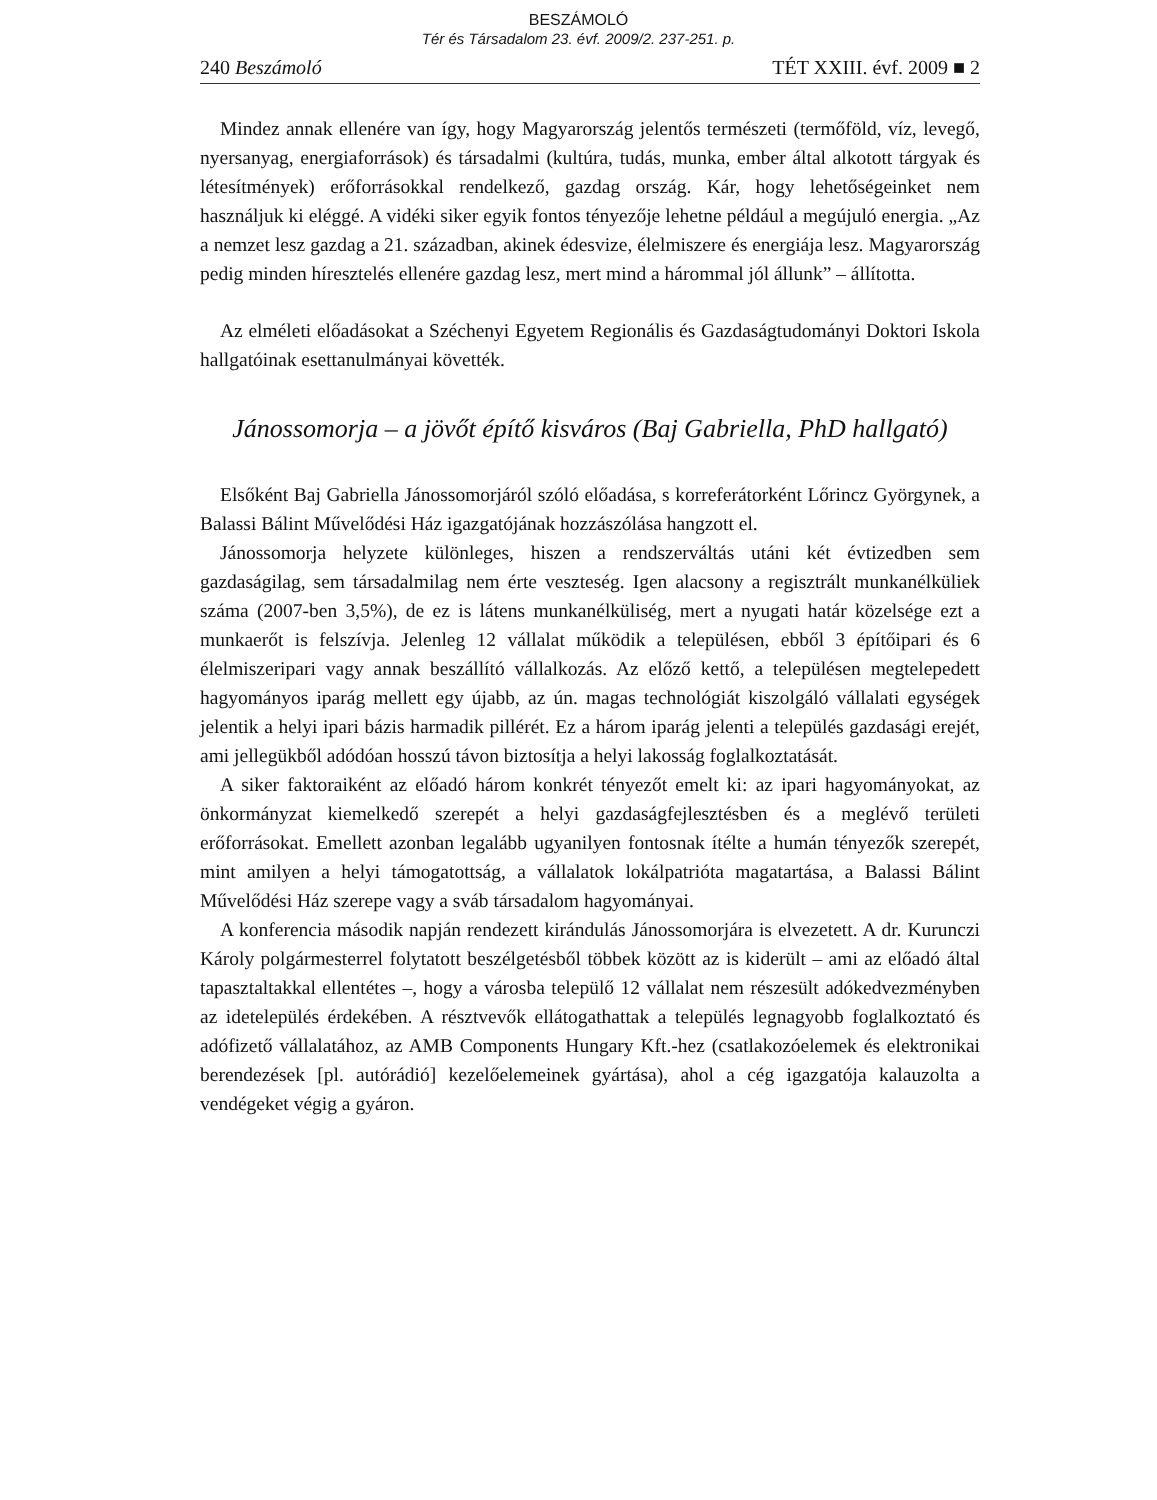BESZÁMOLÓ
Tér és Társadalom 23. évf. 2009/2. 237-251. p.
240 Beszámoló TÉT XXIII. évf. 2009 ■ 2
Mindez annak ellenére van így, hogy Magyarország jelentős természeti (termőföld, víz, levegő, nyersanyag, energiaforrások) és társadalmi (kultúra, tudás, munka, ember által alkotott tárgyak és létesítmények) erőforrásokkal rendelkező, gazdag ország. Kár, hogy lehetőségeinket nem használjuk ki eléggé. A vidéki siker egyik fontos tényezője lehetne például a megújuló energia. „Az a nemzet lesz gazdag a 21. században, akinek édesvize, élelmiszere és energiája lesz. Magyarország pedig minden híresztelés ellenére gazdag lesz, mert mind a hárommal jól állunk” – állította.
Az elméleti előadásokat a Széchenyi Egyetem Regionális és Gazdaságtudományi Doktori Iskola hallgatóinak esettanulmányai követték.
Jánossomorja – a jövőt építő kisváros (Baj Gabriella, PhD hallgató)
Elsőként Baj Gabriella Jánossomorjáról szóló előadása, s korreferátorként Lőrincz Györgynek, a Balassi Bálint Művelődési Ház igazgatójának hozzászólása hangzott el.
Jánossomorja helyzete különleges, hiszen a rendszerváltás utáni két évtizedben sem gazdaságilag, sem társadalmilag nem érte veszteség. Igen alacsony a regisztrált munkanélküliek száma (2007-ben 3,5%), de ez is látens munkanélküliség, mert a nyugati határ közelsége ezt a munkaerőt is felszívja. Jelenleg 12 vállalat működik a településen, ebből 3 építőipari és 6 élelmiszeripari vagy annak beszállító vállalkozás. Az előző kettő, a településen megtelepedett hagyományos iparág mellett egy újabb, az ún. magas technológiát kiszolgáló vállalati egységek jelentik a helyi ipari bázis harmadik pillérét. Ez a három iparág jelenti a település gazdasági erejét, ami jellegükből adódóan hosszú távon biztosítja a helyi lakosság foglalkoztatását.
A siker faktoraiként az előadó három konkrét tényezőt emelt ki: az ipari hagyományokat, az önkormányzat kiemelkedő szerepét a helyi gazdaságfejlesztésben és a meglévő területi erőforrásokat. Emellett azonban legalább ugyanilyen fontosnak ítélte a humán tényezők szerepét, mint amilyen a helyi támogatottság, a vállalatok lokálpatrióta magatartása, a Balassi Bálint Művelődési Ház szerepe vagy a sváb társadalom hagyományai.
A konferencia második napján rendezett kirándulás Jánossomorjára is elvezetett. A dr. Kurunczi Károly polgármesterrel folytatott beszélgetésből többek között az is kiderült – ami az előadó által tapasztaltakkal ellentétes –, hogy a városba települő 12 vállalat nem részesült adókedvezményben az idetelepülés érdekében. A résztvevők ellátogathattak a település legnagyobb foglalkoztató és adófizető vállalatához, az AMB Components Hungary Kft.-hez (csatlakozóelemek és elektronikai berendezések [pl. autórádió] kezelőelemeinek gyártása), ahol a cég igazgatója kalauzolta a vendégeket végig a gyáron.